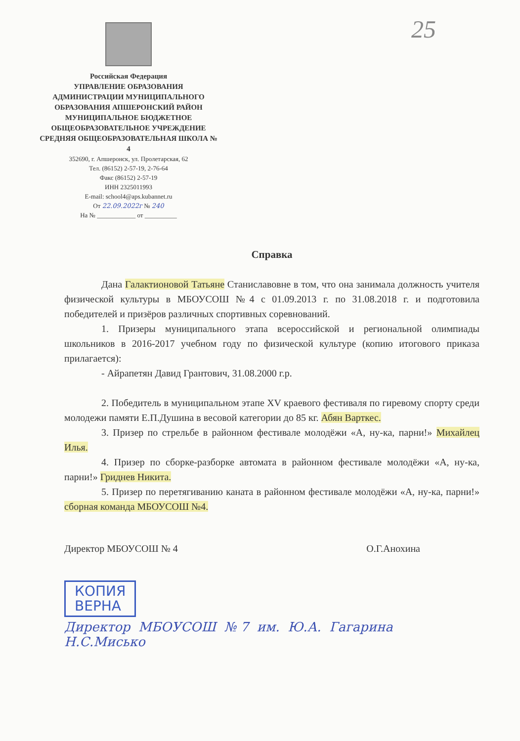25
Российская Федерация
УПРАВЛЕНИЕ ОБРАЗОВАНИЯ АДМИНИСТРАЦИИ МУНИЦИПАЛЬНОГО ОБРАЗОВАНИЯ АПШЕРОНСКИЙ РАЙОН
МУНИЦИПАЛЬНОЕ БЮДЖЕТНОЕ ОБЩЕОБРАЗОВАТЕЛЬНОЕ УЧРЕЖДЕНИЕ СРЕДНЯЯ ОБЩЕОБРАЗОВАТЕЛЬНАЯ ШКОЛА № 4
352690, г. Апшеронск, ул. Пролетарская, 62
Тел. (86152) 2-57-19, 2-76-64
Факс (86152) 2-57-19
ИНН 2325011993
E-mail: school4@aps.kubannet.ru
От 22.09.2022г № 240
На № ____________ от __________
Справка
Дана Галактионовой Татьяне Станиславовне в том, что она занимала должность учителя физической культуры в МБОУСОШ №4 с 01.09.2013 г. по 31.08.2018 г. и подготовила победителей и призёров различных спортивных соревнований.
1. Призеры муниципального этапа всероссийской и региональной олимпиады школьников в 2016-2017 учебном году по физической культуре (копию итогового приказа прилагается):
- Айрапетян Давид Грантович, 31.08.2000 г.р.
2. Победитель в муниципальном этапе XV краевого фестиваля по гиревому спорту среди молодежи памяти Е.П.Душина в весовой категории до 85 кг. Абян Варткес.
3. Призер по стрельбе в районном фестивале молодёжи «А, ну-ка, парни!» Михайлец Илья.
4. Призер по сборке-разборке автомата в районном фестивале молодёжи «А, ну-ка, парни!» Гриднев Никита.
5. Призер по перетягиванию каната в районном фестивале молодёжи «А, ну-ка, парни!» сборная команда МБОУСОШ №4.
Директор МБОУСОШ № 4 О.Г.Анохина
КОПИЯ
ВЕРНА
Директор МБОУСОШ №7 им. Ю.А. Гагарина Н.С.Мисько